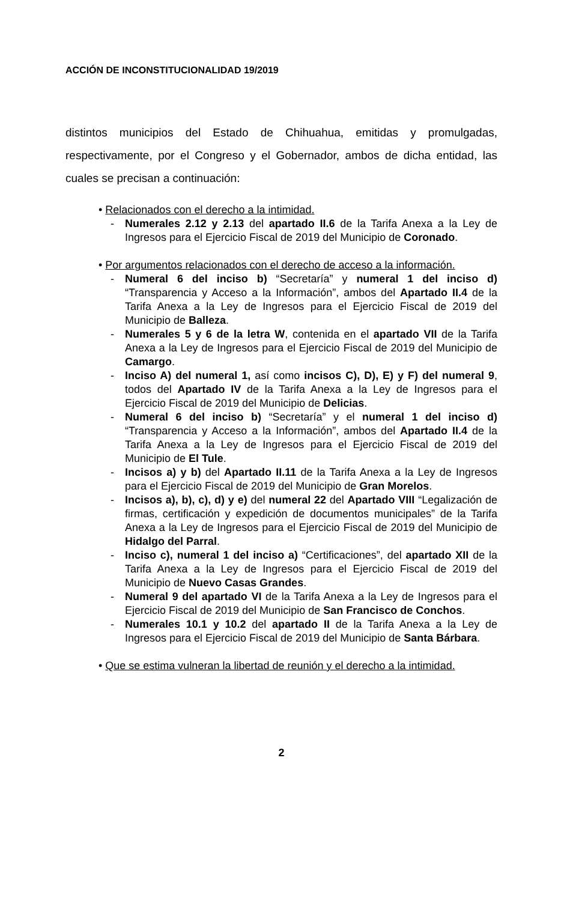ACCIÓN DE INCONSTITUCIONALIDAD 19/2019
distintos municipios del Estado de Chihuahua, emitidas y promulgadas, respectivamente, por el Congreso y el Gobernador, ambos de dicha entidad, las cuales se precisan a continuación:
• Relacionados con el derecho a la intimidad.
- Numerales 2.12 y 2.13 del apartado II.6 de la Tarifa Anexa a la Ley de Ingresos para el Ejercicio Fiscal de 2019 del Municipio de Coronado.
• Por argumentos relacionados con el derecho de acceso a la información.
- Numeral 6 del inciso b) “Secretaría” y numeral 1 del inciso d) “Transparencia y Acceso a la Información”, ambos del Apartado II.4 de la Tarifa Anexa a la Ley de Ingresos para el Ejercicio Fiscal de 2019 del Municipio de Balleza.
- Numerales 5 y 6 de la letra W, contenida en el apartado VII de la Tarifa Anexa a la Ley de Ingresos para el Ejercicio Fiscal de 2019 del Municipio de Camargo.
- Inciso A) del numeral 1, así como incisos C), D), E) y F) del numeral 9, todos del Apartado IV de la Tarifa Anexa a la Ley de Ingresos para el Ejercicio Fiscal de 2019 del Municipio de Delicias.
- Numeral 6 del inciso b) “Secretaría” y el numeral 1 del inciso d) “Transparencia y Acceso a la Información”, ambos del Apartado II.4 de la Tarifa Anexa a la Ley de Ingresos para el Ejercicio Fiscal de 2019 del Municipio de El Tule.
- Incisos a) y b) del Apartado II.11 de la Tarifa Anexa a la Ley de Ingresos para el Ejercicio Fiscal de 2019 del Municipio de Gran Morelos.
- Incisos a), b), c), d) y e) del numeral 22 del Apartado VIII “Legalización de firmas, certificación y expedición de documentos municipales” de la Tarifa Anexa a la Ley de Ingresos para el Ejercicio Fiscal de 2019 del Municipio de Hidalgo del Parral.
- Inciso c), numeral 1 del inciso a) “Certificaciones”, del apartado XII de la Tarifa Anexa a la Ley de Ingresos para el Ejercicio Fiscal de 2019 del Municipio de Nuevo Casas Grandes.
- Numeral 9 del apartado VI de la Tarifa Anexa a la Ley de Ingresos para el Ejercicio Fiscal de 2019 del Municipio de San Francisco de Conchos.
- Numerales 10.1 y 10.2 del apartado II de la Tarifa Anexa a la Ley de Ingresos para el Ejercicio Fiscal de 2019 del Municipio de Santa Bárbara.
• Que se estima vulneran la libertad de reunión y el derecho a la intimidad.
2